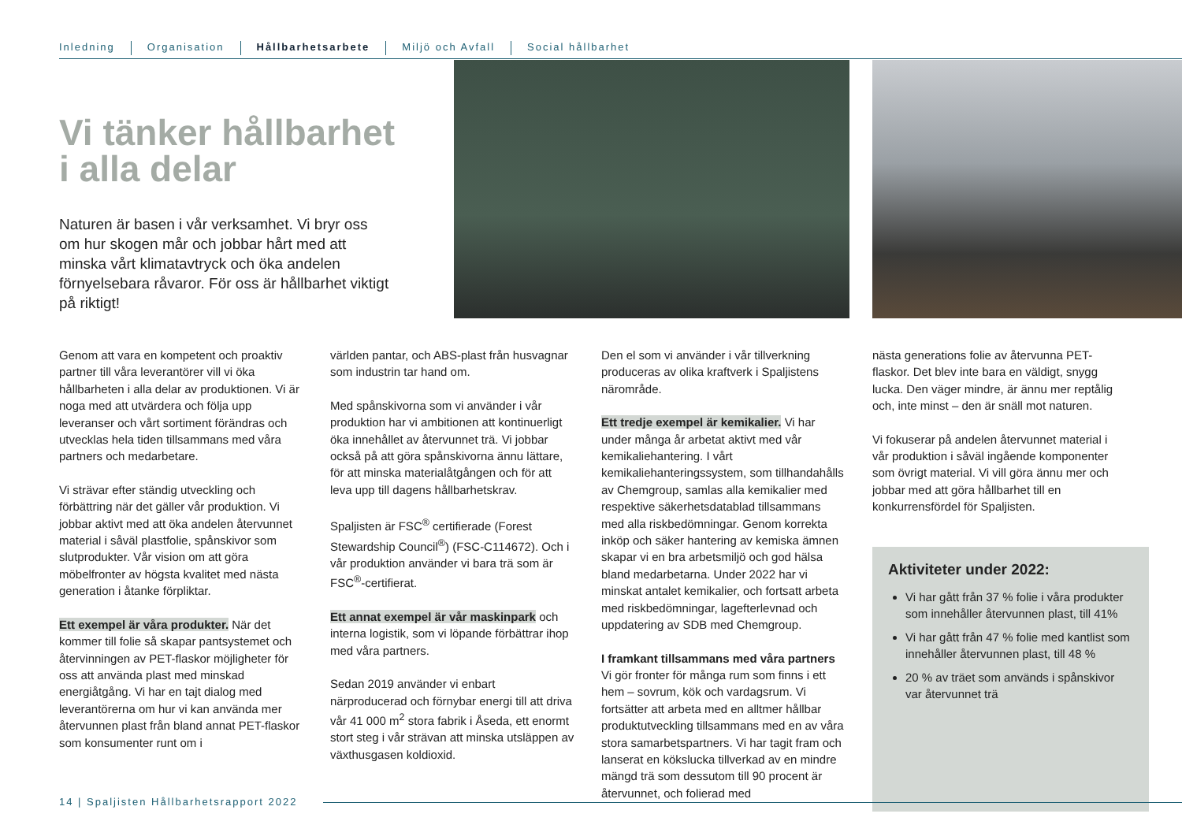Inledning Organisation Hållbarhetsarbete Miljö och Avfall Social hållbarhet
Vi tänker hållbarhet i alla delar
Naturen är basen i vår verksamhet. Vi bryr oss om hur skogen mår och jobbar hårt med att minska vårt klimatavtryck och öka andelen förnyelsebara råvaror. För oss är hållbarhet viktigt på riktigt!
Genom att vara en kompetent och proaktiv partner till våra leverantörer vill vi öka hållbarheten i alla delar av produktionen. Vi är noga med att utvärdera och följa upp leveranser och vårt sortiment förändras och utvecklas hela tiden tillsammans med våra partners och medarbetare.
Vi strävar efter ständig utveckling och förbättring när det gäller vår produktion. Vi jobbar aktivt med att öka andelen återvunnet material i såväl plastfolie, spånskivor som slutprodukter. Vår vision om att göra möbelfronter av högsta kvalitet med nästa generation i åtanke förpliktar.
Ett exempel är våra produkter. När det kommer till folie så skapar pantsystemet och återvinningen av PET-flaskor möjligheter för oss att använda plast med minskad energiåtgång. Vi har en tajt dialog med leverantörerna om hur vi kan använda mer återvunnen plast från bland annat PET-flaskor som konsumenter runt om i
världen pantar, och ABS-plast från husvagnar som industrin tar hand om.
Med spånskivorna som vi använder i vår produktion har vi ambitionen att kontinuerligt öka innehållet av återvunnet trä. Vi jobbar också på att göra spånskivorna ännu lättare, för att minska materialåtgången och för att leva upp till dagens hållbarhetskrav.
Spaljisten är FSC<sup>®</sup> certifierade (Forest Stewardship Council<sup>®</sup>) (FSC-C114672). Och i vår produktion använder vi bara trä som är FSC<sup>®</sup>-certifierat.
Ett annat exempel är vår maskinpark och interna logistik, som vi löpande förbättrar ihop med våra partners.
Sedan 2019 använder vi enbart närproducerad och förnybar energi till att driva vår 41 000 m<sup>2</sup> stora fabrik i Åseda, ett enormt stort steg i vår strävan att minska utsläppen av växthusgasen koldioxid.
Den el som vi använder i vår tillverkning produceras av olika kraftverk i Spaljistens närområde.
Ett tredje exempel är kemikalier. Vi har under många år arbetat aktivt med vår kemikaliehantering. I vårt kemikaliehanteringssystem, som tillhandahålls av Chemgroup, samlas alla kemikalier med respektive säkerhetsdatablad tillsammans med alla riskbedömningar. Genom korrekta inköp och säker hantering av kemiska ämnen skapar vi en bra arbetsmiljö och god hälsa bland medarbetarna. Under 2022 har vi minskat antalet kemikalier, och fortsatt arbeta med riskbedömningar, lagefterlevnad och uppdatering av SDB med Chemgroup.
I framkant tillsammans med våra partners
Vi gör fronter för många rum som finns i ett hem – sovrum, kök och vardagsrum. Vi fortsätter att arbeta med en alltmer hållbar produktutveckling tillsammans med en av våra stora samarbetspartners. Vi har tagit fram och lanserat en kökslucka tillverkad av en mindre mängd trä som dessutom till 90 procent är återvunnet, och folierad med
nästa generations folie av återvunna PET-flaskor. Det blev inte bara en väldigt, snygg lucka. Den väger mindre, är ännu mer reptålig och, inte minst – den är snäll mot naturen.
Vi fokuserar på andelen återvunnet material i vår produktion i såväl ingående komponenter som övrigt material. Vi vill göra ännu mer och jobbar med att göra hållbarhet till en konkurrensfördel för Spaljisten.
Aktiviteter under 2022:
Vi har gått från 37 % folie i våra produkter som innehåller återvunnen plast, till 41%
Vi har gått från 47 % folie med kantlist som innehåller återvunnen plast, till 48 %
20 % av träet som används i spånskivor var återvunnet trä
14 | Spaljisten Hållbarhetsrapport 2022